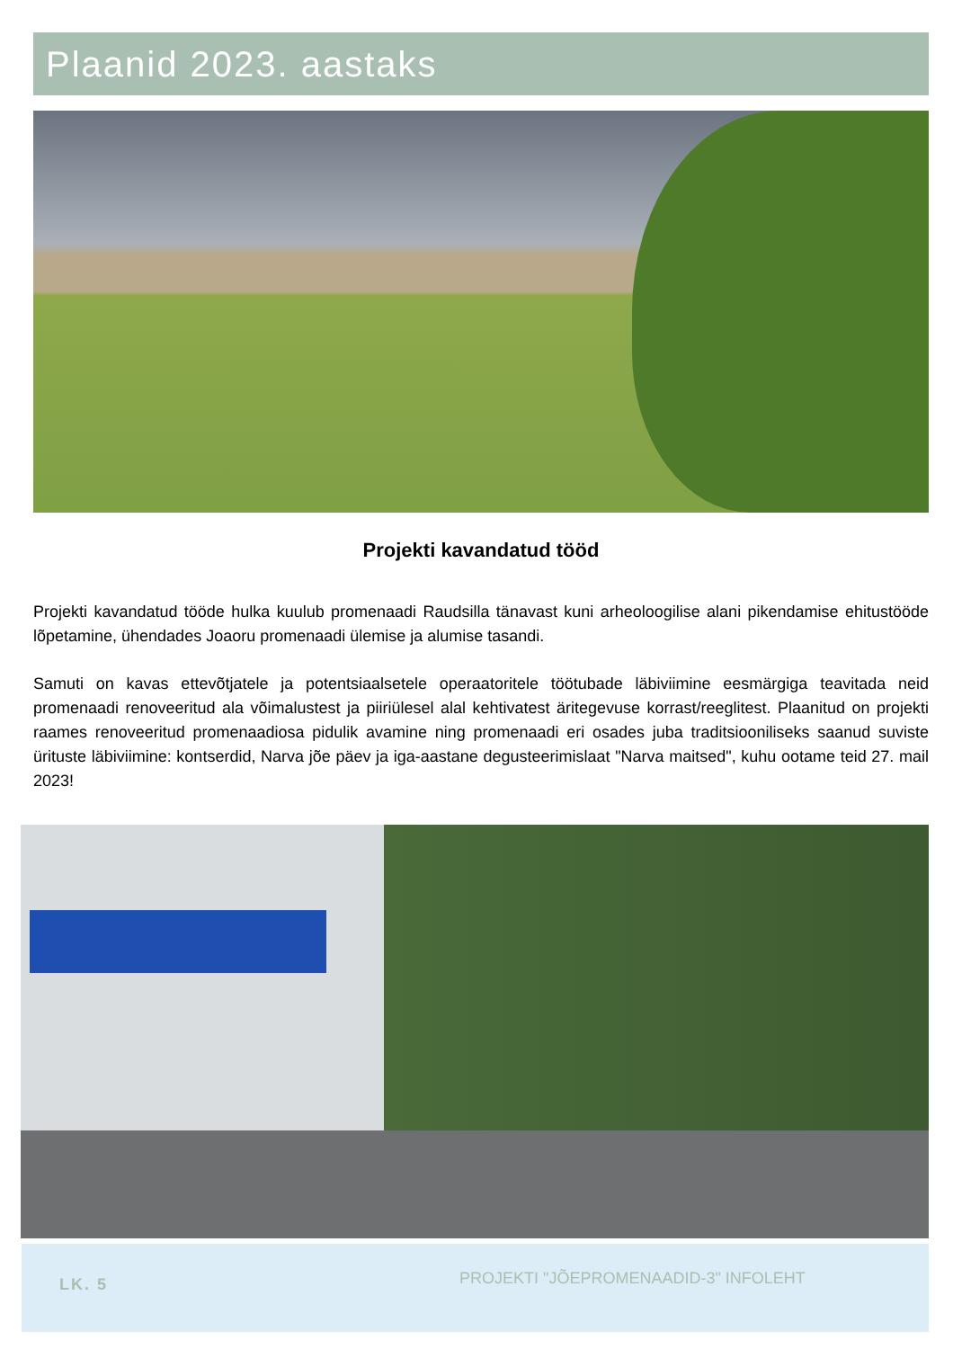Plaanid 2023. aastaks
Projekti kavandatud tööd
Projekti kavandatud tööde hulka kuulub promenaadi Raudsilla tänavast kuni arheoloogilise alani pikendamise ehitustööde lõpetamine, ühendades Joaoru promenaadi ülemise ja alumise tasandi.
Samuti on kavas ettevõtjatele ja potentsiaalsetele operaatoritele töötubade läbiviimine eesmärgiga teavitada neid promenaadi renoveeritud ala võimalustest ja piiriülesel alal kehtivatest äritegevuse korrast/reeglitest. Plaanitud on projekti raames renoveeritud promenaadiosa pidulik avamine ning promenaadi eri osades juba traditsiooniliseks saanud suviste ürituste läbiviimine: kontserdid, Narva jõe päev ja iga-aastane degusteerimislaat "Narva maitsed", kuhu ootame teid 27. mail 2023!
LK. 5
PROJEKTI "JÕEPROMENAADID-3" INFOLEHT